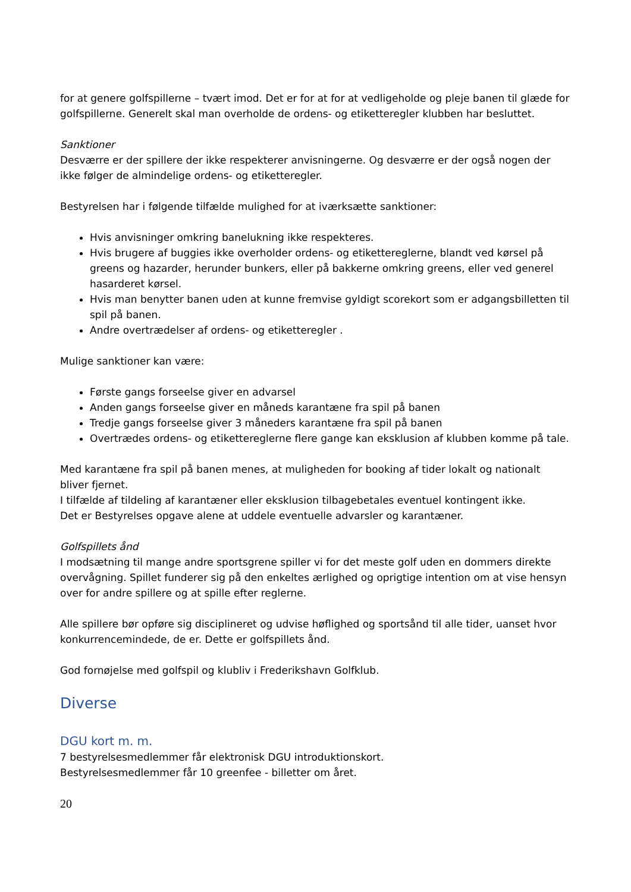for at genere golfspillerne – tvært imod. Det er for at for at vedligeholde og pleje banen til glæde for golfspillerne. Generelt skal man overholde de ordens- og etiketteregler klubben har besluttet.
Sanktioner
Desværre er der spillere der ikke respekterer anvisningerne. Og desværre er der også nogen der ikke følger de almindelige ordens- og etiketteregler.
Bestyrelsen har i følgende tilfælde mulighed for at iværksætte sanktioner:
Hvis anvisninger omkring banelukning ikke respekteres.
Hvis brugere af buggies ikke overholder ordens- og etikettereglerne, blandt ved kørsel på greens og hazarder, herunder bunkers, eller på bakkerne omkring greens, eller ved generel hasarderet kørsel.
Hvis man benytter banen uden at kunne fremvise gyldigt scorekort som er adgangsbilletten til spil på banen.
Andre overtrædelser af ordens- og etiketteregler .
Mulige sanktioner kan være:
Første gangs forseelse giver en advarsel
Anden gangs forseelse giver en måneds karantæne fra spil på banen
Tredje gangs forseelse giver 3 måneders karantæne fra spil på banen
Overtrædes ordens- og etikettereglerne flere gange kan eksklusion af klubben komme på tale.
Med karantæne fra spil på banen menes, at muligheden for booking af tider lokalt og nationalt bliver fjernet.
I tilfælde af tildeling af karantæner eller eksklusion tilbagebetales eventuel kontingent ikke.
Det er Bestyrelses opgave alene at uddele eventuelle advarsler og karantæner.
Golfspillets ånd
I modsætning til mange andre sportsgrene spiller vi for det meste golf uden en dommers direkte overvågning. Spillet funderer sig på den enkeltes ærlighed og oprigtige intention om at vise hensyn over for andre spillere og at spille efter reglerne.
Alle spillere bør opføre sig disciplineret og udvise høflighed og sportsånd til alle tider, uanset hvor konkurrencemindede, de er. Dette er golfspillets ånd.
God fornøjelse med golfspil og klubliv i Frederikshavn Golfklub.
Diverse
DGU kort m. m.
7 bestyrelsesmedlemmer får elektronisk DGU introduktionskort.
Bestyrelsesmedlemmer får 10 greenfee - billetter om året.
20